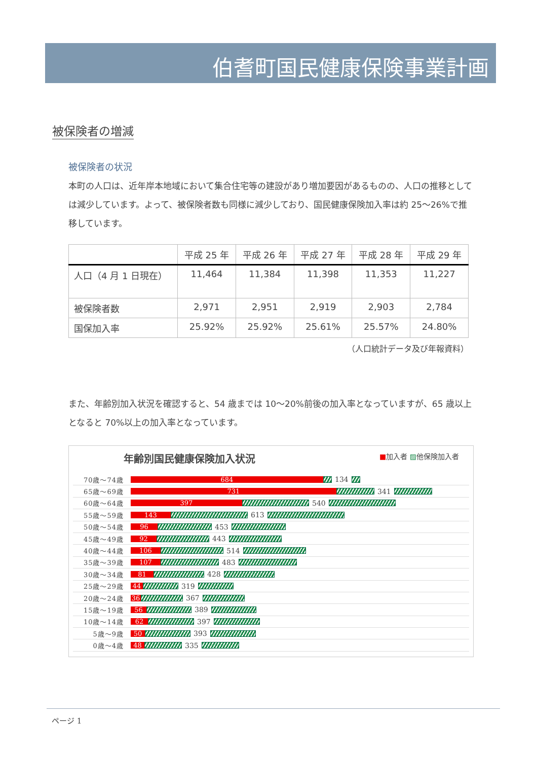伯耆町国民健康保険事業計画
被保険者の増減
被保険者の状況
本町の人口は、近年岸本地域において集合住宅等の建設があり増加要因があるものの、人口の推移としては減少しています。よって、被保険者数も同様に減少しており、国民健康保険加入率は約 25～26%で推移しています。
| | 平成 25 年 | 平成 26 年 | 平成 27 年 | 平成 28 年 | 平成 29 年 |
| --- | --- | --- | --- | --- | --- |
| 人口（4 月 1 日現在） | 11,464 | 11,384 | 11,398 | 11,353 | 11,227 |
| 被保険者数 | 2,971 | 2,951 | 2,919 | 2,903 | 2,784 |
| 国保加入率 | 25.92% | 25.92% | 25.61% | 25.57% | 24.80% |
（人口統計データ及び年報資料）
また、年齢別加入状況を確認すると、54 歳までは 10～20%前後の加入率となっていますが、65 歳以上となると 70%以上の加入率となっています。
年齢別国民健康保険加入状況 ■加入者 ▨他保険加入者
70歳～74歳 684 134
65歳～69歳 731 341
60歳～64歳 397 540
55歳～59歳 143 613
50歳～54歳 96 453
45歳～49歳 92 443
40歳～44歳 106 514
35歳～39歳 107 483
30歳～34歳 81 428
25歳～29歳 44 319
20歳～24歳 36 367
15歳～19歳 56 389
10歳～14歳 62 397
5歳～9歳 50 393
0歳～4歳 48 335
ページ 1